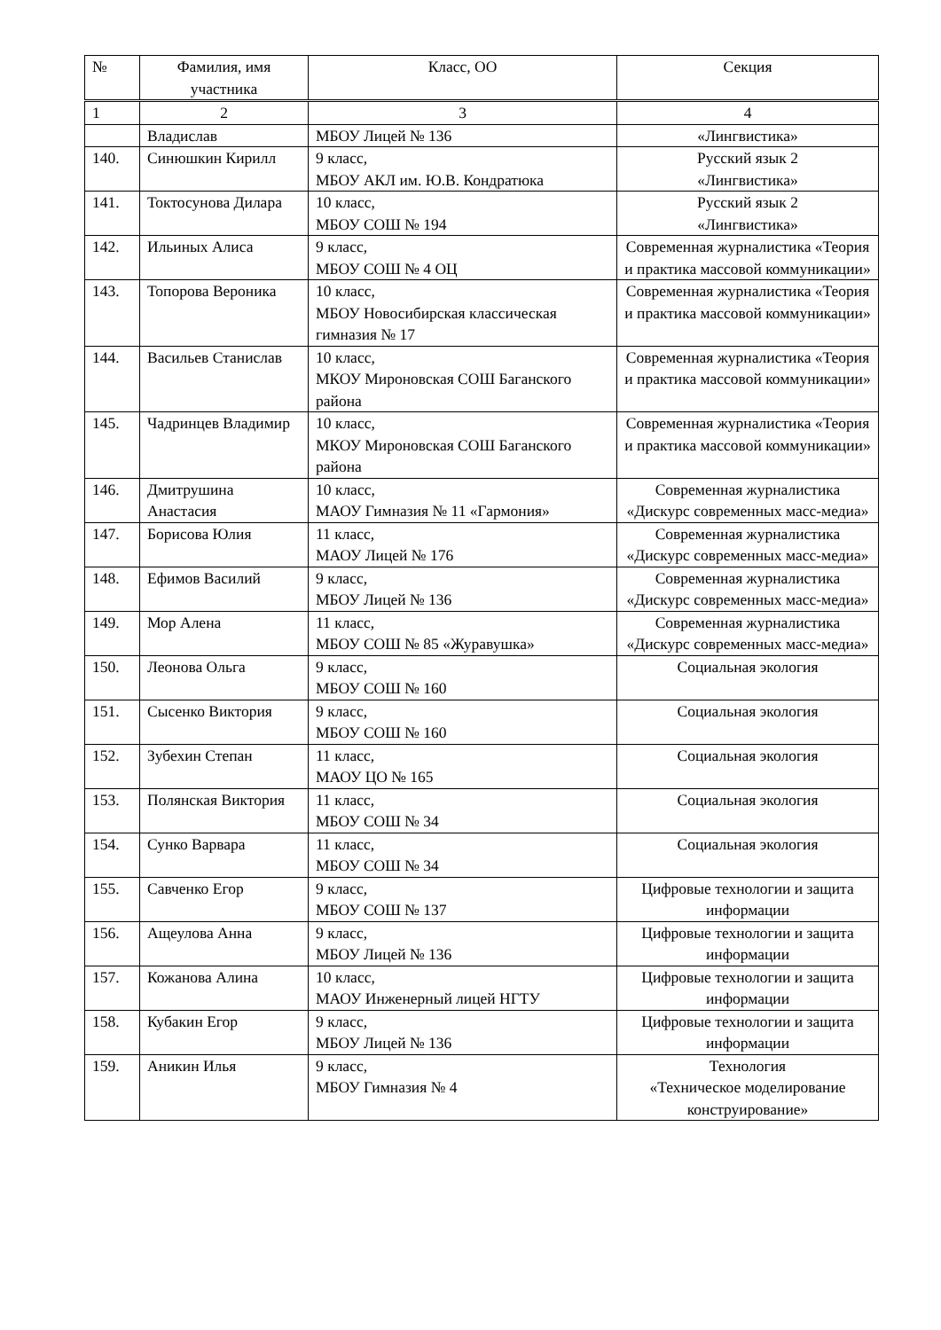| № | Фамилия, имя участника | Класс, ОО | Секция |
| --- | --- | --- | --- |
| 1 | 2 | 3 | 4 |
| | Владислав | МБОУ Лицей № 136 | «Лингвистика» |
| 140. | Синюшкин Кирилл | 9 класс, МБОУ АКЛ им. Ю.В. Кондратюка | Русский язык 2 «Лингвистика» |
| 141. | Токтосунова Дилара | 10 класс, МБОУ СОШ № 194 | Русский язык 2 «Лингвистика» |
| 142. | Ильиных Алиса | 9 класс, МБОУ СОШ № 4 ОЦ | Современная журналистика «Теория и практика массовой коммуникации» |
| 143. | Топорова Вероника | 10 класс, МБОУ Новосибирская классическая гимназия № 17 | Современная журналистика «Теория и практика массовой коммуникации» |
| 144. | Васильев Станислав | 10 класс, МКОУ Мироновская СОШ Баганского района | Современная журналистика «Теория и практика массовой коммуникации» |
| 145. | Чадринцев Владимир | 10 класс, МКОУ Мироновская СОШ Баганского района | Современная журналистика «Теория и практика массовой коммуникации» |
| 146. | Дмитрушина Анастасия | 10 класс, МАОУ Гимназия № 11 «Гармония» | Современная журналистика «Дискурс современных масс-медиа» |
| 147. | Борисова Юлия | 11 класс, МАОУ Лицей № 176 | Современная журналистика «Дискурс современных масс-медиа» |
| 148. | Ефимов Василий | 9 класс, МБОУ Лицей № 136 | Современная журналистика «Дискурс современных масс-медиа» |
| 149. | Мор Алена | 11 класс, МБОУ СОШ № 85 «Журавушка» | Современная журналистика «Дискурс современных масс-медиа» |
| 150. | Леонова Ольга | 9 класс, МБОУ СОШ № 160 | Социальная экология |
| 151. | Сысенко Виктория | 9 класс, МБОУ СОШ № 160 | Социальная экология |
| 152. | Зубехин Степан | 11 класс, МАОУ ЦО № 165 | Социальная экология |
| 153. | Полянская Виктория | 11 класс, МБОУ СОШ № 34 | Социальная экология |
| 154. | Сунко Варвара | 11 класс, МБОУ СОШ № 34 | Социальная экология |
| 155. | Савченко Егор | 9 класс, МБОУ СОШ № 137 | Цифровые технологии и защита информации |
| 156. | Ащеулова Анна | 9 класс, МБОУ Лицей № 136 | Цифровые технологии и защита информации |
| 157. | Кожанова Алина | 10 класс, МАОУ Инженерный лицей НГТУ | Цифровые технологии и защита информации |
| 158. | Кубакин Егор | 9 класс, МБОУ Лицей № 136 | Цифровые технологии и защита информации |
| 159. | Аникин Илья | 9 класс, МБОУ Гимназия № 4 | Технология «Техническое моделирование конструирование» |